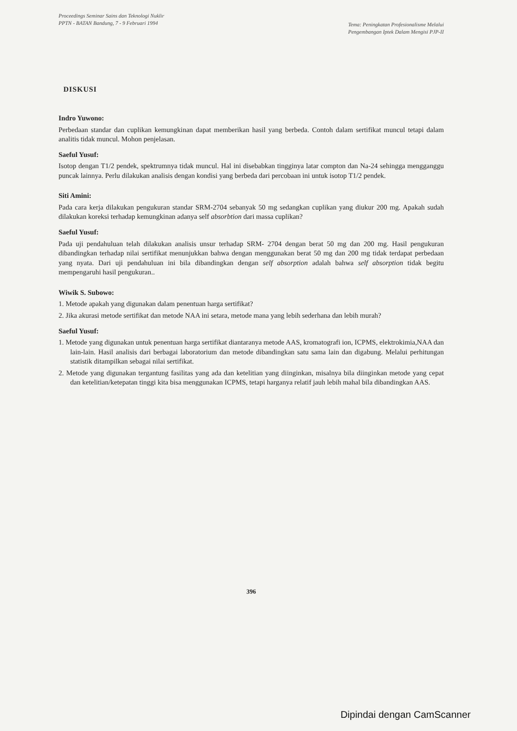Proceedings Seminar Sains dan Teknologi Nuklir
PPTN - BATAN Bandung, 7 - 9 Februari 1994
Tema: Peningkatan Profesionalisme Melalui
Pengembangan Iptek Dalam Mengisi PJP-II
DISKUSI
Indro Yuwono:
Perbedaan standar dan cuplikan kemungkinan dapat memberikan hasil yang berbeda. Contoh dalam sertifikat muncul tetapi dalam analitis tidak muncul. Mohon penjelasan.
Saeful Yusuf:
Isotop dengan T1/2 pendek, spektrumnya tidak muncul. Hal ini disebabkan tingginya latar compton dan Na-24 sehingga mengganggu puncak lainnya. Perlu dilakukan analisis dengan kondisi yang berbeda dari percobaan ini untuk isotop T1/2 pendek.
Siti Amini:
Pada cara kerja dilakukan pengukuran standar SRM-2704 sebanyak 50 mg sedangkan cuplikan yang diukur 200 mg. Apakah sudah dilakukan koreksi terhadap kemungkinan adanya self absorbtion dari massa cuplikan?
Saeful Yusuf:
Pada uji pendahuluan telah dilakukan analisis unsur terhadap SRM- 2704 dengan berat 50 mg dan 200 mg. Hasil pengukuran dibandingkan terhadap nilai sertifikat menunjukkan bahwa dengan menggunakan berat 50 mg dan 200 mg tidak terdapat perbedaan yang nyata. Dari uji pendahuluan ini bila dibandingkan dengan self absorption adalah bahwa self absorption tidak begitu mempengaruhi hasil pengukuran..
Wiwik S. Subowo:
1. Metode apakah yang digunakan dalam penentuan harga sertifikat?
2. Jika akurasi metode sertifikat dan metode NAA ini setara, metode mana yang lebih sederhana dan lebih murah?
Saeful Yusuf:
1. Metode yang digunakan untuk penentuan harga sertifikat diantaranya metode AAS, kromatografi ion, ICPMS, elektrokimia,NAA dan lain-lain. Hasil analisis dari berbagai laboratorium dan metode dibandingkan satu sama lain dan digabung. Melalui perhitungan statistik ditampilkan sebagai nilai sertifikat.
2. Metode yang digunakan tergantung fasilitas yang ada dan ketelitian yang diinginkan, misalnya bila diinginkan metode yang cepat dan ketelitian/ketepatan tinggi kita bisa menggunakan ICPMS, tetapi harganya relatif jauh lebih mahal bila dibandingkan AAS.
396
Dipindai dengan CamScanner